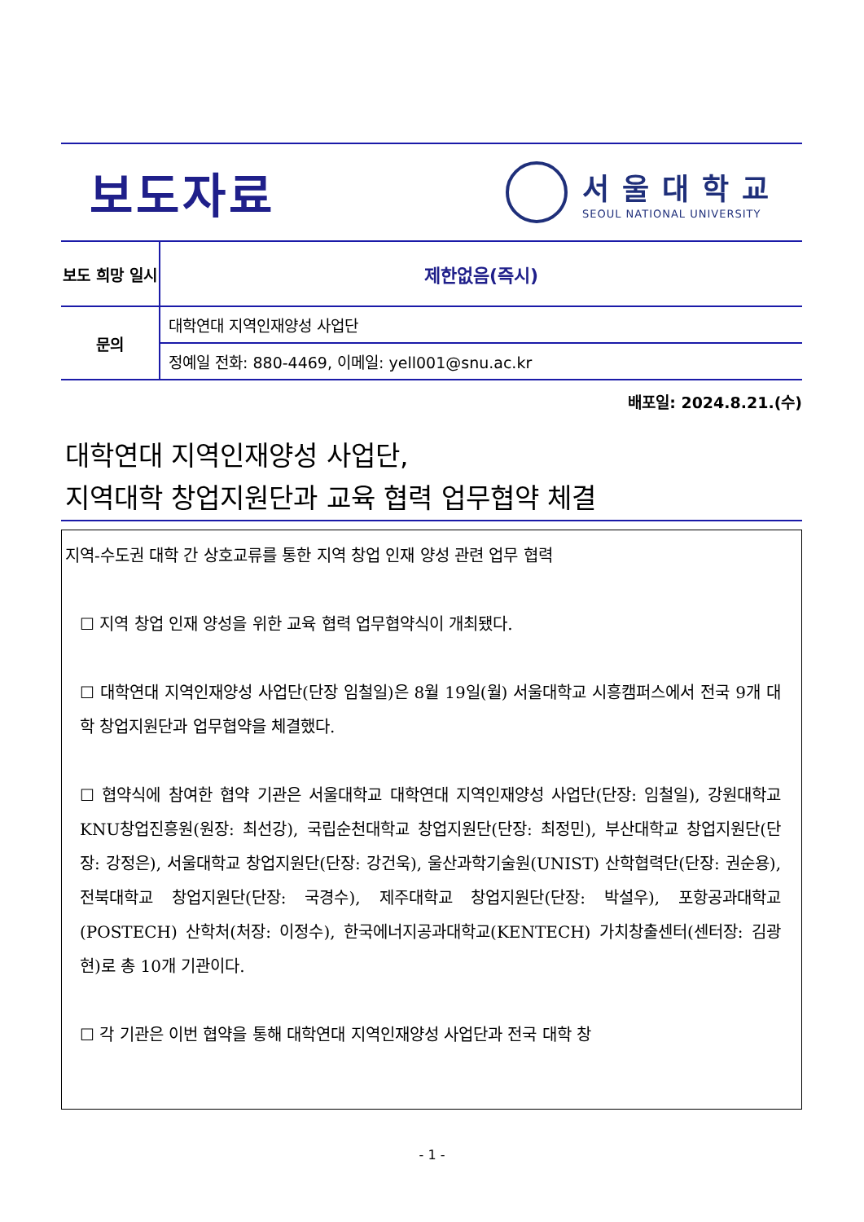보도자료
서울대학교
SEOUL NATIONAL UNIVERSITY
| 보도 희망 일시 | 제한없음(즉시) |
| 문의 | 대학연대 지역인재양성 사업단 |
| | 정예일 전화: 880-4469, 이메일: yell001@snu.ac.kr |
배포일: 2024.8.21.(수)
대학연대 지역인재양성 사업단,
지역대학 창업지원단과 교육 협력 업무협약 체결
지역-수도권 대학 간 상호교류를 통한 지역 창업 인재 양성 관련 업무 협력
☐ 지역 창업 인재 양성을 위한 교육 협력 업무협약식이 개최됐다.
☐ 대학연대 지역인재양성 사업단(단장 임철일)은 8월 19일(월) 서울대학교 시흥캠퍼스에서 전국 9개 대학 창업지원단과 업무협약을 체결했다.
☐ 협약식에 참여한 협약 기관은 서울대학교 대학연대 지역인재양성 사업단(단장: 임철일), 강원대학교 KNU창업진흥원(원장: 최선강), 국립순천대학교 창업지원단(단장: 최정민), 부산대학교 창업지원단(단장: 강정은), 서울대학교 창업지원단(단장: 강건욱), 울산과학기술원(UNIST) 산학협력단(단장: 권순용), 전북대학교 창업지원단(단장: 국경수), 제주대학교 창업지원단(단장: 박설우), 포항공과대학교(POSTECH) 산학처(처장: 이정수), 한국에너지공과대학교(KENTECH) 가치창출센터(센터장: 김광현)로 총 10개 기관이다.
☐ 각 기관은 이번 협약을 통해 대학연대 지역인재양성 사업단과 전국 대학 창
- 1 -